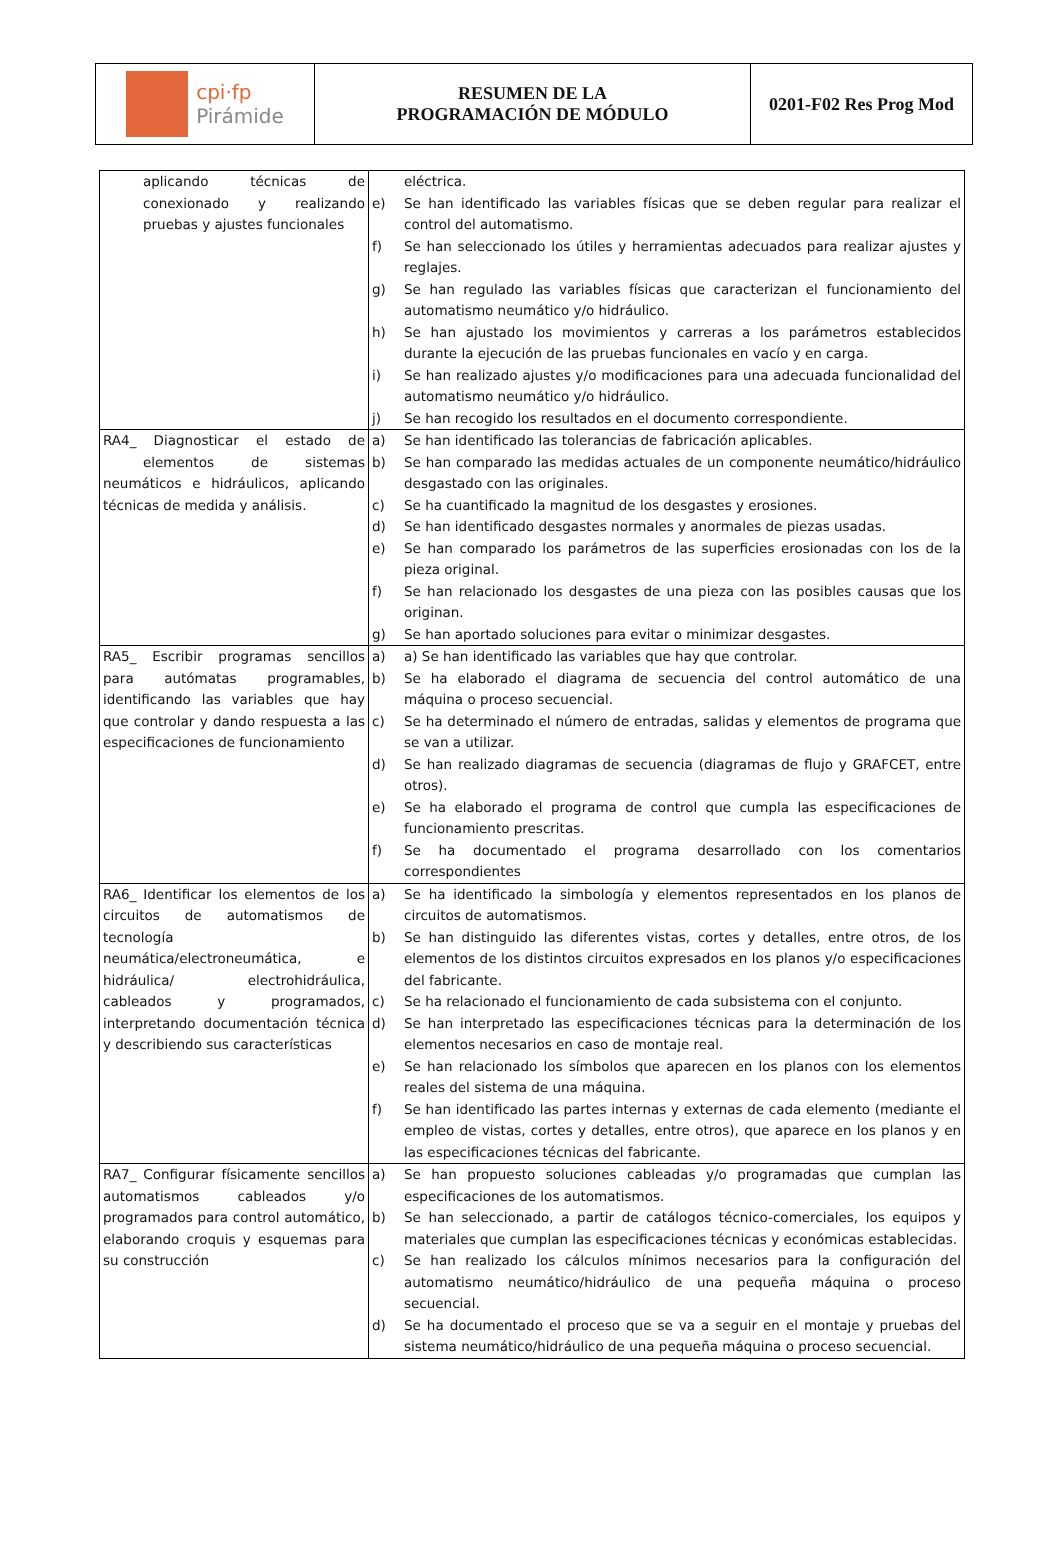cpi·fp
Pirámide
RESUMEN DE LA
PROGRAMACIÓN DE MÓDULO
0201-F02 Res Prog Mod
| aplicando técnicas de conexionado y realizando pruebas y ajustes funcionales | eléctrica. e) Se han identificado las variables físicas que se deben regular para realizar el control del automatismo. f) Se han seleccionado los útiles y herramientas adecuados para realizar ajustes y reglajes. g) Se han regulado las variables físicas que caracterizan el funcionamiento del automatismo neumático y/o hidráulico. h) Se han ajustado los movimientos y carreras a los parámetros establecidos durante la ejecución de las pruebas funcionales en vacío y en carga. i) Se han realizado ajustes y/o modificaciones para una adecuada funcionalidad del automatismo neumático y/o hidráulico. j) Se han recogido los resultados en el documento correspondiente. |
| RA4_ Diagnosticar el estado de elementos de sistemas neumáticos e hidráulicos, aplicando técnicas de medida y análisis. | a) Se han identificado las tolerancias de fabricación aplicables. b) Se han comparado las medidas actuales de un componente neumático/hidráulico desgastado con las originales. c) Se ha cuantificado la magnitud de los desgastes y erosiones. d) Se han identificado desgastes normales y anormales de piezas usadas. e) Se han comparado los parámetros de las superficies erosionadas con los de la pieza original. f) Se han relacionado los desgastes de una pieza con las posibles causas que los originan. g) Se han aportado soluciones para evitar o minimizar desgastes. |
| RA5_ Escribir programas sencillos para autómatas programables, identificando las variables que hay que controlar y dando respuesta a las especificaciones de funcionamiento | a) a) Se han identificado las variables que hay que controlar. b) Se ha elaborado el diagrama de secuencia del control automático de una máquina o proceso secuencial. c) Se ha determinado el número de entradas, salidas y elementos de programa que se van a utilizar. d) Se han realizado diagramas de secuencia (diagramas de flujo y GRAFCET, entre otros). e) Se ha elaborado el programa de control que cumpla las especificaciones de funcionamiento prescritas. f) Se ha documentado el programa desarrollado con los comentarios correspondientes |
| RA6_ Identificar los elementos de los circuitos de automatismos de tecnología neumática/electroneumática, e hidráulica/ electrohidráulica, cableados y programados, interpretando documentación técnica y describiendo sus características | a) Se ha identificado la simbología y elementos representados en los planos de circuitos de automatismos. b) Se han distinguido las diferentes vistas, cortes y detalles, entre otros, de los elementos de los distintos circuitos expresados en los planos y/o especificaciones del fabricante. c) Se ha relacionado el funcionamiento de cada subsistema con el conjunto. d) Se han interpretado las especificaciones técnicas para la determinación de los elementos necesarios en caso de montaje real. e) Se han relacionado los símbolos que aparecen en los planos con los elementos reales del sistema de una máquina. f) Se han identificado las partes internas y externas de cada elemento (mediante el empleo de vistas, cortes y detalles, entre otros), que aparece en los planos y en las especificaciones técnicas del fabricante. |
| RA7_ Configurar físicamente sencillos automatismos cableados y/o programados para control automático, elaborando croquis y esquemas para su construcción | a) Se han propuesto soluciones cableadas y/o programadas que cumplan las especificaciones de los automatismos. b) Se han seleccionado, a partir de catálogos técnico-comerciales, los equipos y materiales que cumplan las especificaciones técnicas y económicas establecidas. c) Se han realizado los cálculos mínimos necesarios para la configuración del automatismo neumático/hidráulico de una pequeña máquina o proceso secuencial. d) Se ha documentado el proceso que se va a seguir en el montaje y pruebas del sistema neumático/hidráulico de una pequeña máquina o proceso secuencial. |